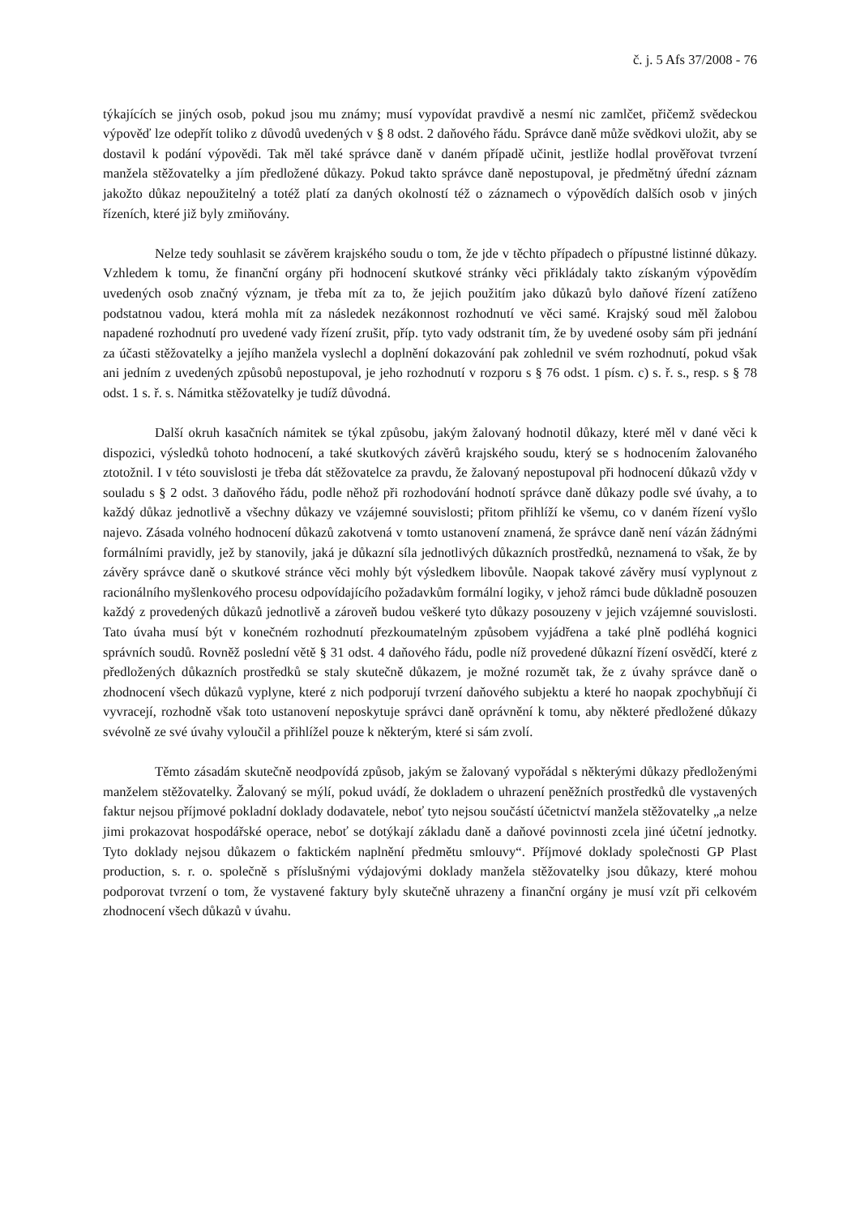č. j. 5 Afs 37/2008 - 76
týkajících se jiných osob, pokud jsou mu známy; musí vypovídat pravdivě a nesmí nic zamlčet, přičemž svědeckou výpověď lze odepřít toliko z důvodů uvedených v § 8 odst. 2 daňového řádu. Správce daně může svědkovi uložit, aby se dostavil k podání výpovědi. Tak měl také správce daně v daném případě učinit, jestliže hodlal prověřovat tvrzení manžela stěžovatelky a jím předložené důkazy. Pokud takto správce daně nepostupoval, je předmětný úřední záznam jakožto důkaz nepoužitelný a totéž platí za daných okolností též o záznamech o výpovědích dalších osob v jiných řízeních, které již byly zmiňovány.
Nelze tedy souhlasit se závěrem krajského soudu o tom, že jde v těchto případech o přípustné listinné důkazy. Vzhledem k tomu, že finanční orgány při hodnocení skutkové stránky věci přikládaly takto získaným výpovědím uvedených osob značný význam, je třeba mít za to, že jejich použitím jako důkazů bylo daňové řízení zatíženo podstatnou vadou, která mohla mít za následek nezákonnost rozhodnutí ve věci samé. Krajský soud měl žalobou napadené rozhodnutí pro uvedené vady řízení zrušit, příp. tyto vady odstranit tím, že by uvedené osoby sám při jednání za účasti stěžovatelky a jejího manžela vyslechl a doplnění dokazování pak zohlednil ve svém rozhodnutí, pokud však ani jedním z uvedených způsobů nepostupoval, je jeho rozhodnutí v rozporu s § 76 odst. 1 písm. c) s. ř. s., resp. s § 78 odst. 1 s. ř. s. Námitka stěžovatelky je tudíž důvodná.
Další okruh kasačních námitek se týkal způsobu, jakým žalovaný hodnotil důkazy, které měl v dané věci k dispozici, výsledků tohoto hodnocení, a také skutkových závěrů krajského soudu, který se s hodnocením žalovaného ztotožnil. I v této souvislosti je třeba dát stěžovatelce za pravdu, že žalovaný nepostupoval při hodnocení důkazů vždy v souladu s § 2 odst. 3 daňového řádu, podle něhož při rozhodování hodnotí správce daně důkazy podle své úvahy, a to každý důkaz jednotlivě a všechny důkazy ve vzájemné souvislosti; přitom přihlíží ke všemu, co v daném řízení vyšlo najevo. Zásada volného hodnocení důkazů zakotvená v tomto ustanovení znamená, že správce daně není vázán žádnými formálními pravidly, jež by stanovily, jaká je důkazní síla jednotlivých důkazních prostředků, neznamená to však, že by závěry správce daně o skutkové stránce věci mohly být výsledkem libovůle. Naopak takové závěry musí vyplynout z racionálního myšlenkového procesu odpovídajícího požadavkům formální logiky, v jehož rámci bude důkladně posouzen každý z provedených důkazů jednotlivě a zároveň budou veškeré tyto důkazy posouzeny v jejich vzájemné souvislosti. Tato úvaha musí být v konečném rozhodnutí přezkoumatelným způsobem vyjádřena a také plně podléhá kognici správních soudů. Rovněž poslední větě § 31 odst. 4 daňového řádu, podle níž provedené důkazní řízení osvědčí, které z předložených důkazních prostředků se staly skutečně důkazem, je možné rozumět tak, že z úvahy správce daně o zhodnocení všech důkazů vyplyne, které z nich podporují tvrzení daňového subjektu a které ho naopak zpochybňují či vyvracejí, rozhodně však toto ustanovení neposkytuje správci daně oprávnění k tomu, aby některé předložené důkazy svévolně ze své úvahy vyloučil a přihlížel pouze k některým, které si sám zvolí.
Těmto zásadám skutečně neodpovídá způsob, jakým se žalovaný vypořádal s některými důkazy předloženými manželem stěžovatelky. Žalovaný se mýlí, pokud uvádí, že dokladem o uhrazení peněžních prostředků dle vystavených faktur nejsou příjmové pokladní doklady dodavatele, neboť tyto nejsou součástí účetnictví manžela stěžovatelky „a nelze jimi prokazovat hospodářské operace, neboť se dotýkají základu daně a daňové povinnosti zcela jiné účetní jednotky. Tyto doklady nejsou důkazem o faktickém naplnění předmětu smlouvy“. Příjmové doklady společnosti GP Plast production, s. r. o. společně s příslušnými výdajovými doklady manžela stěžovatelky jsou důkazy, které mohou podporovat tvrzení o tom, že vystavené faktury byly skutečně uhrazeny a finanční orgány je musí vzít při celkovém zhodnocení všech důkazů v úvahu.